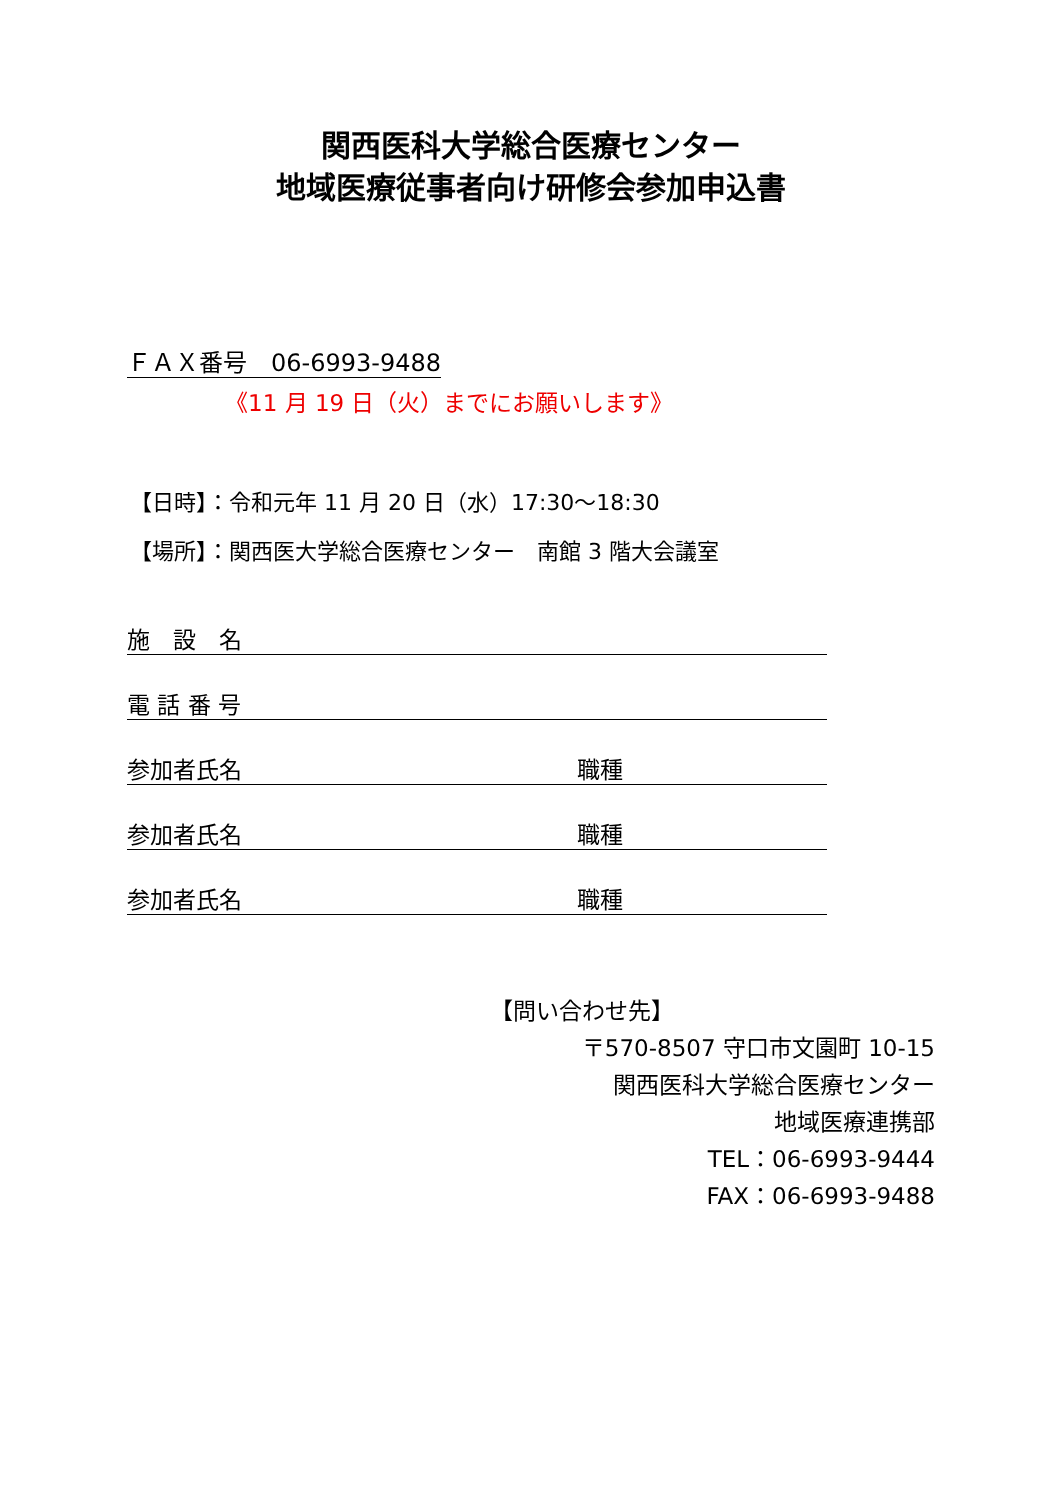関西医科大学総合医療センター
地域医療従事者向け研修会参加申込書
ＦＡＸ番号　06-6993-9488
《11 月 19 日（火）までにお願いします》
【日時】：令和元年 11 月 20 日（水）17:30～18:30
【場所】：関西医大学総合医療センター　南館 3 階大会議室
施　設　名
電 話 番 号
参加者氏名 職種
参加者氏名 職種
参加者氏名 職種
【問い合わせ先】
〒570-8507 守口市文園町 10-15
関西医科大学総合医療センター
地域医療連携部
TEL：06-6993-9444
FAX：06-6993-9488